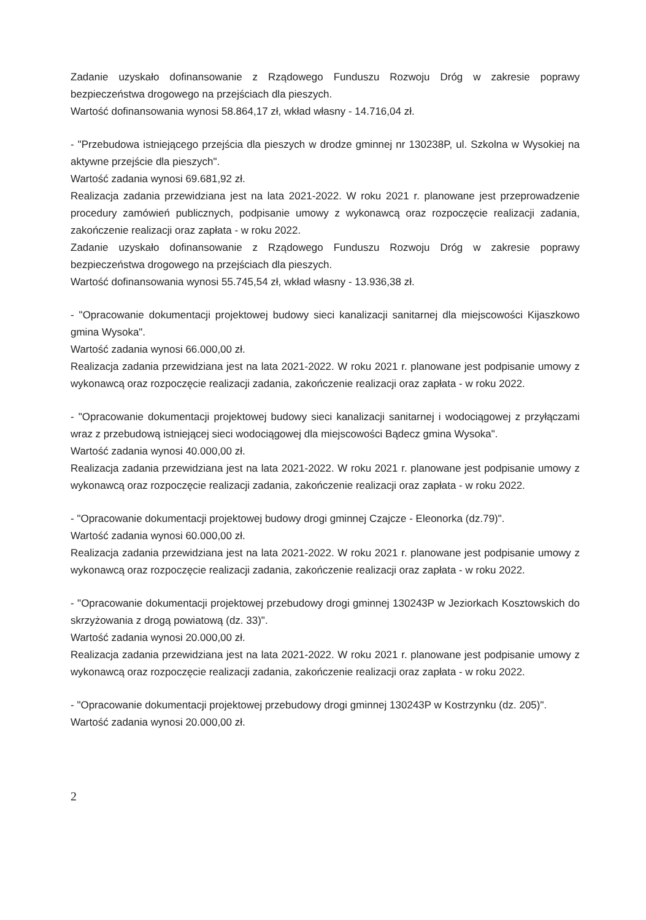Zadanie uzyskało dofinansowanie z Rządowego Funduszu Rozwoju Dróg w zakresie poprawy bezpieczeństwa drogowego na przejściach dla pieszych.
Wartość dofinansowania wynosi 58.864,17 zł, wkład własny - 14.716,04 zł.
- "Przebudowa istniejącego przejścia dla pieszych w drodze gminnej nr 130238P, ul. Szkolna w Wysokiej na aktywne przejście dla pieszych".
Wartość zadania wynosi 69.681,92 zł.
Realizacja zadania przewidziana jest na lata 2021-2022. W roku 2021 r. planowane jest przeprowadzenie procedury zamówień publicznych, podpisanie umowy z wykonawcą oraz rozpoczęcie realizacji zadania, zakończenie realizacji oraz zapłata - w roku 2022.
Zadanie uzyskało dofinansowanie z Rządowego Funduszu Rozwoju Dróg w zakresie poprawy bezpieczeństwa drogowego na przejściach dla pieszych.
Wartość dofinansowania wynosi 55.745,54 zł, wkład własny - 13.936,38 zł.
- "Opracowanie dokumentacji projektowej budowy sieci kanalizacji sanitarnej dla miejscowości Kijaszkowo gmina Wysoka".
Wartość zadania wynosi 66.000,00 zł.
Realizacja zadania przewidziana jest na lata 2021-2022. W roku 2021 r. planowane jest podpisanie umowy z wykonawcą oraz rozpoczęcie realizacji zadania, zakończenie realizacji oraz zapłata - w roku 2022.
- "Opracowanie dokumentacji projektowej budowy sieci kanalizacji sanitarnej i wodociągowej z przyłączami wraz z przebudową istniejącej sieci wodociągowej dla miejscowości Bądecz gmina Wysoka".
Wartość zadania wynosi 40.000,00 zł.
Realizacja zadania przewidziana jest na lata 2021-2022. W roku 2021 r. planowane jest podpisanie umowy z wykonawcą oraz rozpoczęcie realizacji zadania, zakończenie realizacji oraz zapłata - w roku 2022.
- "Opracowanie dokumentacji projektowej budowy drogi gminnej Czajcze - Eleonorka (dz.79)".
Wartość zadania wynosi 60.000,00 zł.
Realizacja zadania przewidziana jest na lata 2021-2022. W roku 2021 r. planowane jest podpisanie umowy z wykonawcą oraz rozpoczęcie realizacji zadania, zakończenie realizacji oraz zapłata - w roku 2022.
- "Opracowanie dokumentacji projektowej przebudowy drogi gminnej 130243P w Jeziorkach Kosztowskich do skrzyżowania z drogą powiatową (dz. 33)".
Wartość zadania wynosi 20.000,00 zł.
Realizacja zadania przewidziana jest na lata 2021-2022. W roku 2021 r. planowane jest podpisanie umowy z wykonawcą oraz rozpoczęcie realizacji zadania, zakończenie realizacji oraz zapłata - w roku 2022.
- "Opracowanie dokumentacji projektowej przebudowy drogi gminnej 130243P w Kostrzynku (dz. 205)".
Wartość zadania wynosi 20.000,00 zł.
2